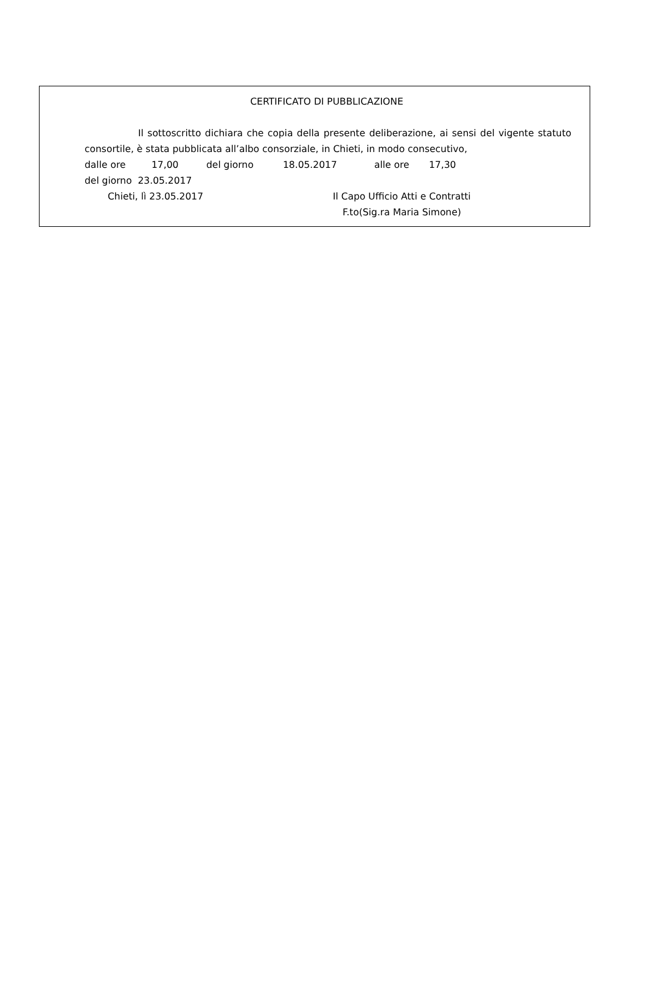CERTIFICATO DI PUBBLICAZIONE
Il sottoscritto dichiara che copia della presente deliberazione, ai sensi del vigente statuto consortile, è stata pubblicata all’albo consorziale, in Chieti, in modo consecutivo,
dalle ore 17,00 del giorno 18.05.2017 alle ore 17,30
del giorno 23.05.2017
Chieti, lì 23.05.2017 Il Capo Ufficio Atti e Contratti
F.to(Sig.ra Maria Simone)